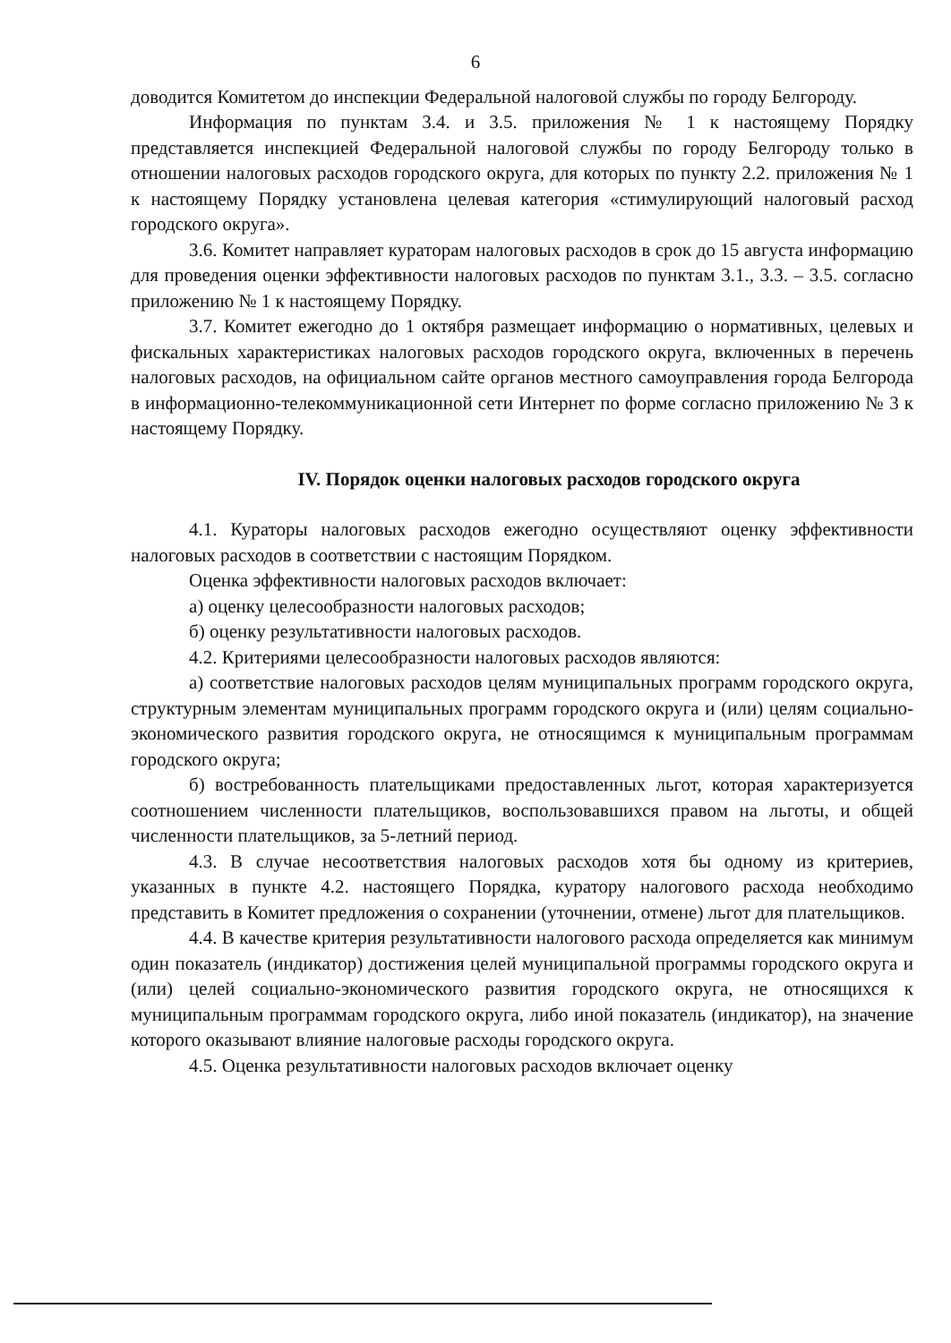6
доводится Комитетом до инспекции Федеральной налоговой службы по городу Белгороду.
Информация по пунктам 3.4. и 3.5. приложения № 1 к настоящему Порядку представляется инспекцией Федеральной налоговой службы по городу Белгороду только в отношении налоговых расходов городского округа, для которых по пункту 2.2. приложения № 1 к настоящему Порядку установлена целевая категория «стимулирующий налоговый расход городского округа».
3.6. Комитет направляет кураторам налоговых расходов в срок до 15 августа информацию для проведения оценки эффективности налоговых расходов по пунктам 3.1., 3.3. – 3.5. согласно приложению № 1 к настоящему Порядку.
3.7. Комитет ежегодно до 1 октября размещает информацию о нормативных, целевых и фискальных характеристиках налоговых расходов городского округа, включенных в перечень налоговых расходов, на официальном сайте органов местного самоуправления города Белгорода в информационно-телекоммуникационной сети Интернет по форме согласно приложению № 3 к настоящему Порядку.
IV. Порядок оценки налоговых расходов городского округа
4.1. Кураторы налоговых расходов ежегодно осуществляют оценку эффективности налоговых расходов в соответствии с настоящим Порядком.
Оценка эффективности налоговых расходов включает:
а) оценку целесообразности налоговых расходов;
б) оценку результативности налоговых расходов.
4.2. Критериями целесообразности налоговых расходов являются:
а) соответствие налоговых расходов целям муниципальных программ городского округа, структурным элементам муниципальных программ городского округа и (или) целям социально-экономического развития городского округа, не относящимся к муниципальным программам городского округа;
б) востребованность плательщиками предоставленных льгот, которая характеризуется соотношением численности плательщиков, воспользовавшихся правом на льготы, и общей численности плательщиков, за 5-летний период.
4.3. В случае несоответствия налоговых расходов хотя бы одному из критериев, указанных в пункте 4.2. настоящего Порядка, куратору налогового расхода необходимо представить в Комитет предложения о сохранении (уточнении, отмене) льгот для плательщиков.
4.4. В качестве критерия результативности налогового расхода определяется как минимум один показатель (индикатор) достижения целей муниципальной программы городского округа и (или) целей социально-экономического развития городского округа, не относящихся к муниципальным программам городского округа, либо иной показатель (индикатор), на значение которого оказывают влияние налоговые расходы городского округа.
4.5. Оценка результативности налоговых расходов включает оценку